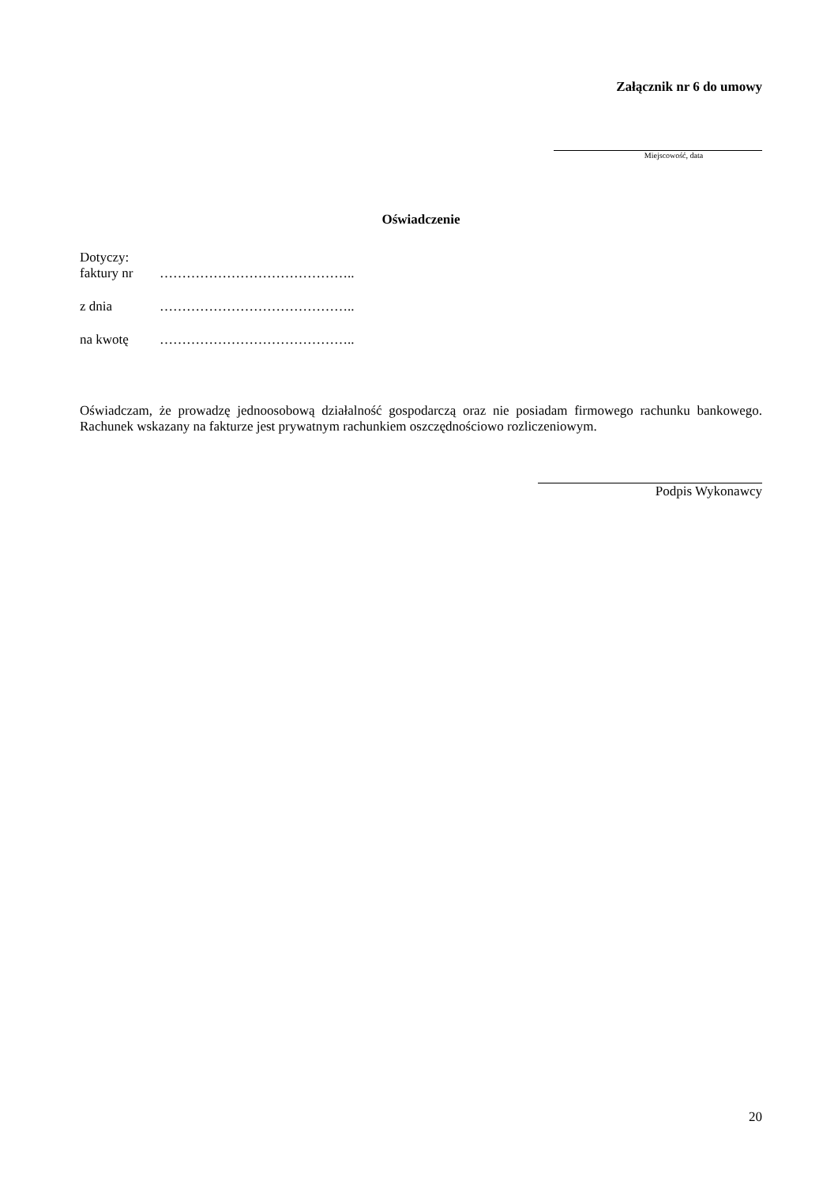Załącznik nr 6 do umowy
Miejscowość, data
Oświadczenie
Dotyczy:
faktury nr ……………………………………..
z dnia ……………………………………..
na kwotę ……………………………………..
Oświadczam, że prowadzę jednoosobową działalność gospodarczą oraz nie posiadam firmowego rachunku bankowego. Rachunek wskazany na fakturze jest prywatnym rachunkiem oszczędnościowo rozliczeniowym.
Podpis Wykonawcy
20